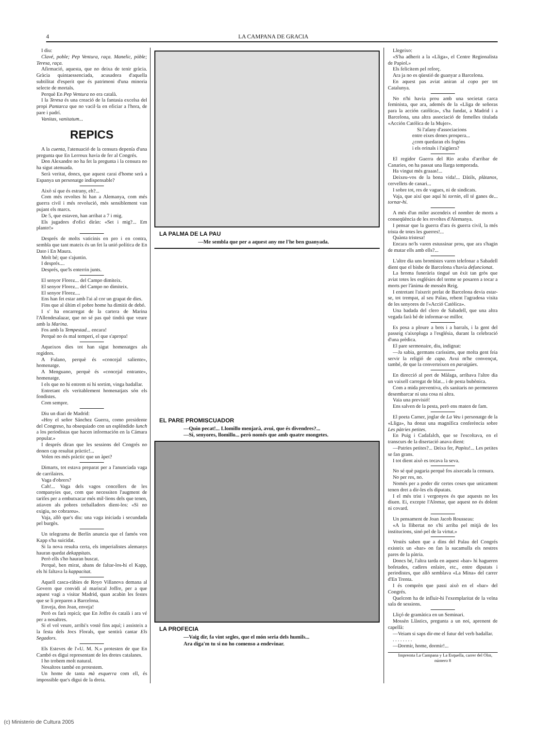4 LA CAMPANA DE GRACIA
I diu:
Clavé, poble; Pep Ventura, raça. Manelic, pòble; Teresa, raça.
Afirmació, aquesta, que no deixa de tenir gràcia. Gràcia quintaessenciada, acusadora d'aquella subtilitat d'esperit que és patrimoni d'una minoria selecte de mortals.
Perquè En Pep Ventura no era català.
I la Teresa és una creació de la fantasia excelsa del propi Pantarca que no vacil·la en oficiar a l'hora, de pare i padrí.
Vanitas, vanitatum...
REPICS
A la cuenta, l'atenuació de la censura depenía d'una pregunta que En Lerroux havia de fer al Congrés.
Don Alexandre no ha fet la pregunta i la censura no ha sigut atenuada.
Serà veritat, doncs, que aquest carai d'home serà a Espanya un personatge indispensable?
Això sí que és estrany, eh?...
Com més revoltes hi han a Alemanya, com més guerra civil i més revolució, més sensiblement van pujant els marcs.
De 5, que estaven, han arribat a 7 i mig.
Els jugadors d'ofici diràn: «Set i mig?... Em planto!»
Després de molts vaticinis en pro i en contra, sembla que tant mateix és un fet la unió política de En Dato i En Maura.
Molt bé; que s'ajuntin.
I després....
Després, que'ls enterrin junts.
El senyor Florez... del Campo dimiteix.
El senyor Florez... del Campo no dimiteix.
El senyor Florez....
Ens han fet estar amb l'ai al cor un grapat de dies.
Fins que al últim el pobre home ha dimitit de debó.
I s' ha encarregat de la cartera de Marina l'Allendesalazar, que no sé pas què tindrà que veure amb la Marina.
Fos amb la Tempestad... encara!
Perquè no és mal temperi, el que s'apropa!
Aqueixos dies tot han sigut homenatges als regidors.
A Fulano, perquè és «concejal saliente», homenatge.
A Menguano, perquè és «concejal entrante», homenatge.
I els que no hi entrem ni hi sortim, vinga badallar.
Entretant els veritablement homenatjats són els fondistes.
Com sempre.
Diu un diari de Madrid:
«Hoy el señor Sánchez Guerra, como presidente del Congreso, ha obsequiado con un espléndido lunch a los periodistas que hacen información en la Cámara popular.»
I després diran que les sessions del Congrés no donen cap resultat pràctic!...
Volen res més pràctic que un àpet?
Dimarts, tot estava preparat per a l'anunciada vaga de carrilaires.
Vaga d'obrers?
Cah!... Vaga dels vagos concellers de les companyies que, com que necessiten l'augment de tarifes per a embutxacar més mil·lions dels que tenen, atiaven als pobres treballadors dient-los: «Si no exigiu, no cobrareu».
Vaja, allò que's diu: una vaga iniciada i secundada pel burgès.
Un telegrama de Berlín anuncia que el famós von Kapp s'ha suicidat.
Si la nova resulta certa, els imperialistes alemanys hauran quedat dekappitats.
Però ells s'ho hauran buscat.
Perquè, ben mirat, abans de faltar-los-hi el Kapp, els hi faltava la kappacitat.
Aquell casca-ràbies de Royo Villanova demana al Govern que convidi al mariscal Joffre, per a que aquest vagi a visitar Madrid, quan acabin les festes que se li preparen a Barcelona.
Enveja, don Joan, enveja!
Però es farà repicà; que En Joffre és català i ara vé per a nosaltres.
Si el vol veure, arribi's vostè fins aquí; i assisteix a la festa dels Jocs Florals, que sentirà cantar Els Segadors.
Els Esteves de l'«U. M. N.» protesten de que En Cambó es digui representant de les dretes catalanes.
I ho trobem molt natural.
Nosaltres també en protestem.
Un home de tanta mà esquerra com ell, és impossible que's digui de la dreta.
LA PALMA DE LA PAU
—Me sembla que per a aquest any me l'he ben guanyada.
EL PARE PROMISCUADOR
—Quin pecat!... Llomillo menjarà, avui, que és divendres?...
—Sí, senyores, llomillo... però només que amb quatre mongetes.
LA PROFECIA
—Vaig dir, fa vint segles, que el món seria dels humils...
Ara diga'm tu si no ho comenso a endevinar.
Llegeixo:
«S'ha adherit a la «Lliga», el Centre Regionalista de Papiol.»
Els felicitem pel reforç.
Ara ja no es qüestió de guanyar a Barcelona.
En aquest pas aviat aniran al copo per tot Catalunya.
No n'hi havia prou amb una societat carca feminista, que ara, ademés de la «Lliga de señoras para la acción católica», s'ha fundat, a Madrid i a Barcelona, una altra associació de femelles titulada «Acción Católica de la Mujer».
Si l'afany d'associacions
entre eixes dones prospera...
¿com quedaran els fogóns
i els orinals i l'aigüera?
El regidor Guerra del Rio acaba d'arribar de Canaries, on ha passat una llarga temporada.
Ha vingut més graaas!...
Deixeu-vos de la bona vida!... Dàtils, plàtanos, cervellets de canari...
I sobre tot, res de vagues, ni de sindicats.
Vaja, que així que aquí hi tornin, ell té ganes de... tornar-hi.
A més d'un miler ascendeix el nombre de morts a conseqüència de les revoltes d'Alemanya.
I pensar que la guerra d'ara és guerra civil, la més trista de totes les guerres!...
Quànta tristesa!
Encara no'ls varen estussinar prou, que ara s'hagin de matar ells amb ells?...
L'altre dia uns bromistes varen telefonar a Sabadell dient que el bisbe de Barcelona s'havia defuncionat.
La broma funerària tingué un èxit tan gròs que aviat totes les esglésies del terme se posaren a tocar a morts per l'ànima de mossèn Reig.
I entretant l'aixerit prelat de Barcelona devia estar-se, tot trempat, al seu Palau, rebent l'agradosa visita de les senyores de l'«Acció Catòlica».
Una badada del clero de Sabadell, que una altra vegada farà bé de informar-se millor.
Es posa a ploure a bots i a barrals, i la gent del passeig s'aixopluga a l'església, durant la celebració d'una prèdica.
El pare sermonaire, diu, indignat:
—Ja sabia, germans caríssims, que molta gent feia servir la religió de capa. Avui m'he convençut, també, de que la converteixen en paraigües.
En direcció al port de Màlaga, arribava l'altre dia un vaixell carregat de blat... i de pesta bubònica.
Com a mida preventiva, els sanitaris no permeteren desembarcar ni una cosa ni altra.
Vaia una previsió!
Ens salven de la pesta, però ens maten de fam.
El poeta Carner, joglar de La Veu i personatge de la «Lliga», ha donat una magnífica conferència sobre Les pàtries petites.
En Puig i Cadafalch, que se l'escoltava, en el transcurs de la disertació anava dient:
—Patries petites?... Deixa fer, Papitu!... Les petites se fan grans.
I tot dient això es tocava la seva.
No sé què pagaria perquè fos aixecada la censura.
No per res, no.
Només per a poder dir certes coses que unicament tenen dret a dir-les els diputats.
I el més trist i vergonyos és que aquests no les diuen. Ei, excepte l'Alomar, que aquest no és dolent ni covard.
Un pensament de Joan Jacob Rousseau:
«A la llibertat no s'hi arriba pel mitjà de les institucions, sinó pel de la virtut.»
Vostès saben que a dins del Palau del Congrés existeix un «bar» on fan la sucamulla els nostres pares de la pàtria.
Doncs bé, l'altra tarda en aquest «bar» hi hagueren bofetades, cadires enlaire, etc., entre diputats i periodistes, que allò semblava «La Mina» del carrer d'En Trenta.
I és comprèn que passi això en el «bar» del Congrés.
Quelcom ha de influir-hi l'exemplaritat de la veïna sala de sessions.
Lliçó de gramàtica en un Seminari.
Mossèn Llàstics, pregunta a un noi, aprenent de capellà:
—Veiam si saps dir-me el futur del verb badallar.
. . . . . . . .
—Dormir, home, dormir!...
Impremta La Campana y La Esquella, carrer del Olm, número 8
(c) Ministerio de Cultura 2005